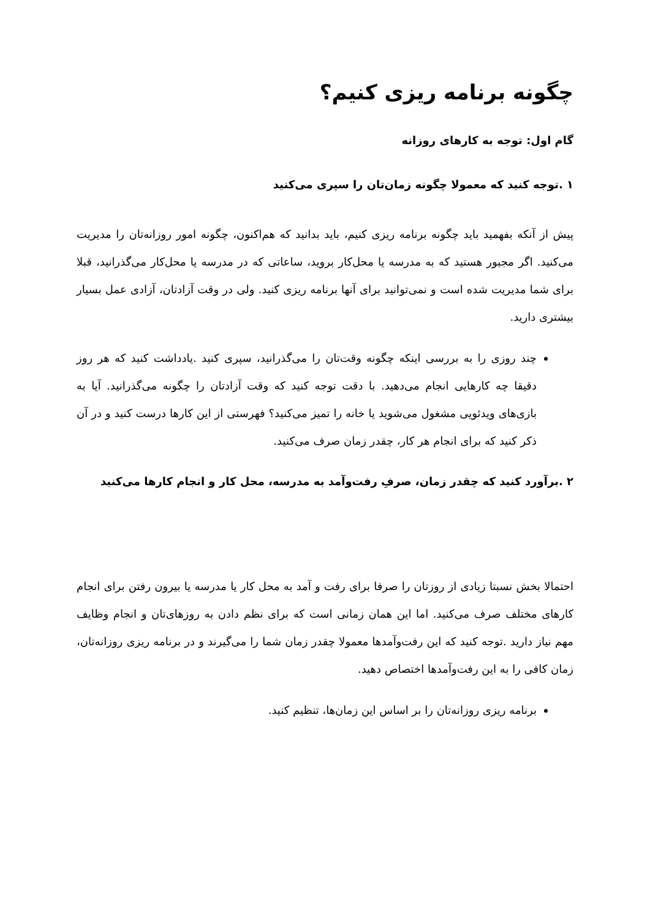چگونه برنامه ریزی کنیم؟
گام اول: توجه به کارهای روزانه
۱ .توجه کنید که معمولا چگونه زمان‌تان را سپری می‌کنید
پیش از آنکه بفهمید باید چگونه برنامه ریزی کنیم، باید بدانید که هم‌اکنون، چگونه امور روزانه‌تان را مدیریت می‌کنید. اگر مجبور هستید که به مدرسه یا محل‌کار بروید، ساعاتی که در مدرسه یا محل‌کار می‌گذرانید، قبلا برای شما مدیریت شده است و نمی‌توانید برای آنها برنامه ریزی کنید. ولی در وقت آزادتان، آزادی عمل بسیار بیشتری دارید.
چند روزی را به بررسی اینکه چگونه وقت‌تان را می‌گذرانید، سپری کنید .یادداشت کنید که هر روز دقیقا چه کارهایی انجام می‌دهید. با دقت توجه کنید که وقت آزادتان را چگونه می‌گذرانید. آیا به بازی‌های ویدئویی مشغول می‌شوید یا خانه را تمیز می‌کنید؟ فهرستی از این کارها درست کنید و در آن ذکر کنید که برای انجام هر کار، چقدر زمان صرف می‌کنید.
۲ .برآورد کنید که چقدر زمان، صرفِ رفت‌وآمد به مدرسه، محل کار و انجام کارها می‌کنید
احتمالا بخش نسبتا زیادی از روزتان را صرفا برای رفت و آمد به محل کار یا مدرسه یا بیرون رفتن برای انجام کارهای مختلف صرف می‌کنید. اما این همان زمانی است که برای نظم دادن به روزهای‌تان و انجام وظایف مهم نیاز دارید .توجه کنید که این رفت‌وآمدها معمولا چقدر زمان شما را می‌گیرند و در برنامه ریزی روزانه‌تان، زمان کافی را به این رفت‌وآمدها اختصاص دهید.
برنامه ریزی روزانه‌تان را بر اساس این زمان‌ها، تنظیم کنید.